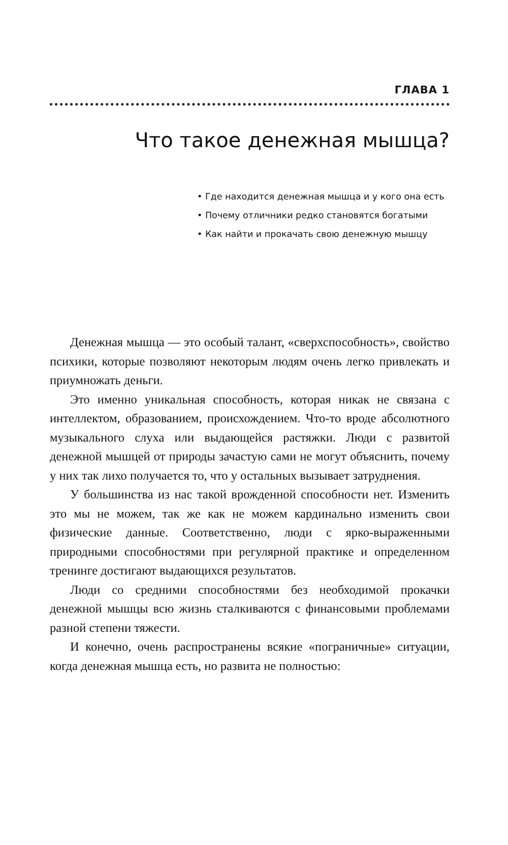ГЛАВА 1
Что такое денежная мышца?
• Где находится денежная мышца и у кого она есть
• Почему отличники редко становятся богатыми
• Как найти и прокачать свою денежную мышцу
Денежная мышца — это особый талант, «сверхспособность», свойство психики, которые позволяют некоторым людям очень легко привлекать и приумножать деньги.
Это именно уникальная способность, которая никак не связана с интеллектом, образованием, происхождением. Что-то вроде абсолютного музыкального слуха или выдающейся растяжки. Люди с развитой денежной мышцей от природы зачастую сами не могут объяснить, почему у них так лихо получается то, что у остальных вызывает затруднения.
У большинства из нас такой врожденной способности нет. Изменить это мы не можем, так же как не можем кардинально изменить свои физические данные. Соответственно, люди с ярко-выраженными природными способностями при регулярной практике и определенном тренинге достигают выдающихся результатов.
Люди со средними способностями без необходимой прокачки денежной мышцы всю жизнь сталкиваются с финансовыми проблемами разной степени тяжести.
И конечно, очень распространены всякие «пограничные» ситуации, когда денежная мышца есть, но развита не полностью: